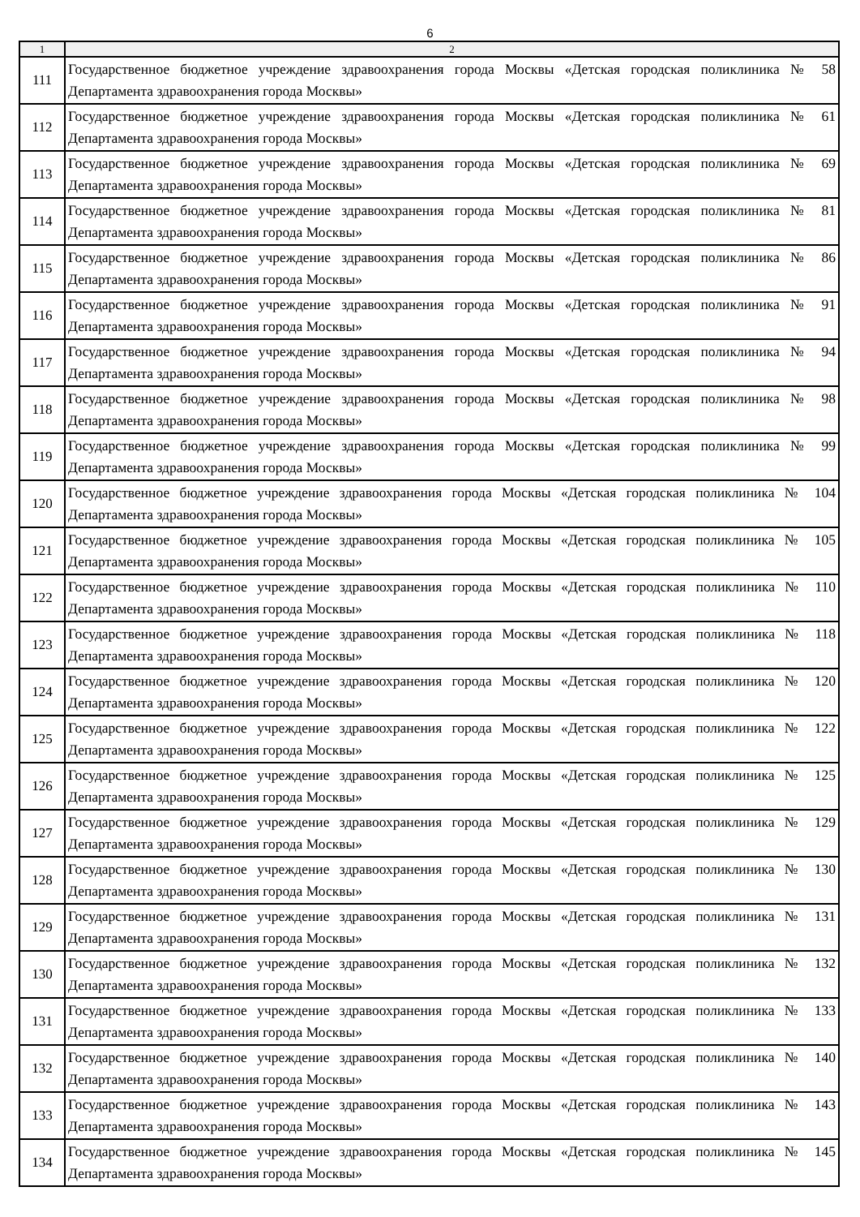6
| 1 | 2 |
| --- | --- |
| 111 | Государственное бюджетное учреждение здравоохранения города Москвы «Детская городская поликлиника № 58 Департамента здравоохранения города Москвы» |
| 112 | Государственное бюджетное учреждение здравоохранения города Москвы «Детская городская поликлиника № 61 Департамента здравоохранения города Москвы» |
| 113 | Государственное бюджетное учреждение здравоохранения города Москвы «Детская городская поликлиника № 69 Департамента здравоохранения города Москвы» |
| 114 | Государственное бюджетное учреждение здравоохранения города Москвы «Детская городская поликлиника № 81 Департамента здравоохранения города Москвы» |
| 115 | Государственное бюджетное учреждение здравоохранения города Москвы «Детская городская поликлиника № 86 Департамента здравоохранения города Москвы» |
| 116 | Государственное бюджетное учреждение здравоохранения города Москвы «Детская городская поликлиника № 91 Департамента здравоохранения города Москвы» |
| 117 | Государственное бюджетное учреждение здравоохранения города Москвы «Детская городская поликлиника № 94 Департамента здравоохранения города Москвы» |
| 118 | Государственное бюджетное учреждение здравоохранения города Москвы «Детская городская поликлиника № 98 Департамента здравоохранения города Москвы» |
| 119 | Государственное бюджетное учреждение здравоохранения города Москвы «Детская городская поликлиника № 99 Департамента здравоохранения города Москвы» |
| 120 | Государственное бюджетное учреждение здравоохранения города Москвы «Детская городская поликлиника № 104 Департамента здравоохранения города Москвы» |
| 121 | Государственное бюджетное учреждение здравоохранения города Москвы «Детская городская поликлиника № 105 Департамента здравоохранения города Москвы» |
| 122 | Государственное бюджетное учреждение здравоохранения города Москвы «Детская городская поликлиника № 110 Департамента здравоохранения города Москвы» |
| 123 | Государственное бюджетное учреждение здравоохранения города Москвы «Детская городская поликлиника № 118 Департамента здравоохранения города Москвы» |
| 124 | Государственное бюджетное учреждение здравоохранения города Москвы «Детская городская поликлиника № 120 Департамента здравоохранения города Москвы» |
| 125 | Государственное бюджетное учреждение здравоохранения города Москвы «Детская городская поликлиника № 122 Департамента здравоохранения города Москвы» |
| 126 | Государственное бюджетное учреждение здравоохранения города Москвы «Детская городская поликлиника № 125 Департамента здравоохранения города Москвы» |
| 127 | Государственное бюджетное учреждение здравоохранения города Москвы «Детская городская поликлиника № 129 Департамента здравоохранения города Москвы» |
| 128 | Государственное бюджетное учреждение здравоохранения города Москвы «Детская городская поликлиника № 130 Департамента здравоохранения города Москвы» |
| 129 | Государственное бюджетное учреждение здравоохранения города Москвы «Детская городская поликлиника № 131 Департамента здравоохранения города Москвы» |
| 130 | Государственное бюджетное учреждение здравоохранения города Москвы «Детская городская поликлиника № 132 Департамента здравоохранения города Москвы» |
| 131 | Государственное бюджетное учреждение здравоохранения города Москвы «Детская городская поликлиника № 133 Департамента здравоохранения города Москвы» |
| 132 | Государственное бюджетное учреждение здравоохранения города Москвы «Детская городская поликлиника № 140 Департамента здравоохранения города Москвы» |
| 133 | Государственное бюджетное учреждение здравоохранения города Москвы «Детская городская поликлиника № 143 Департамента здравоохранения города Москвы» |
| 134 | Государственное бюджетное учреждение здравоохранения города Москвы «Детская городская поликлиника № 145 Департамента здравоохранения города Москвы» |